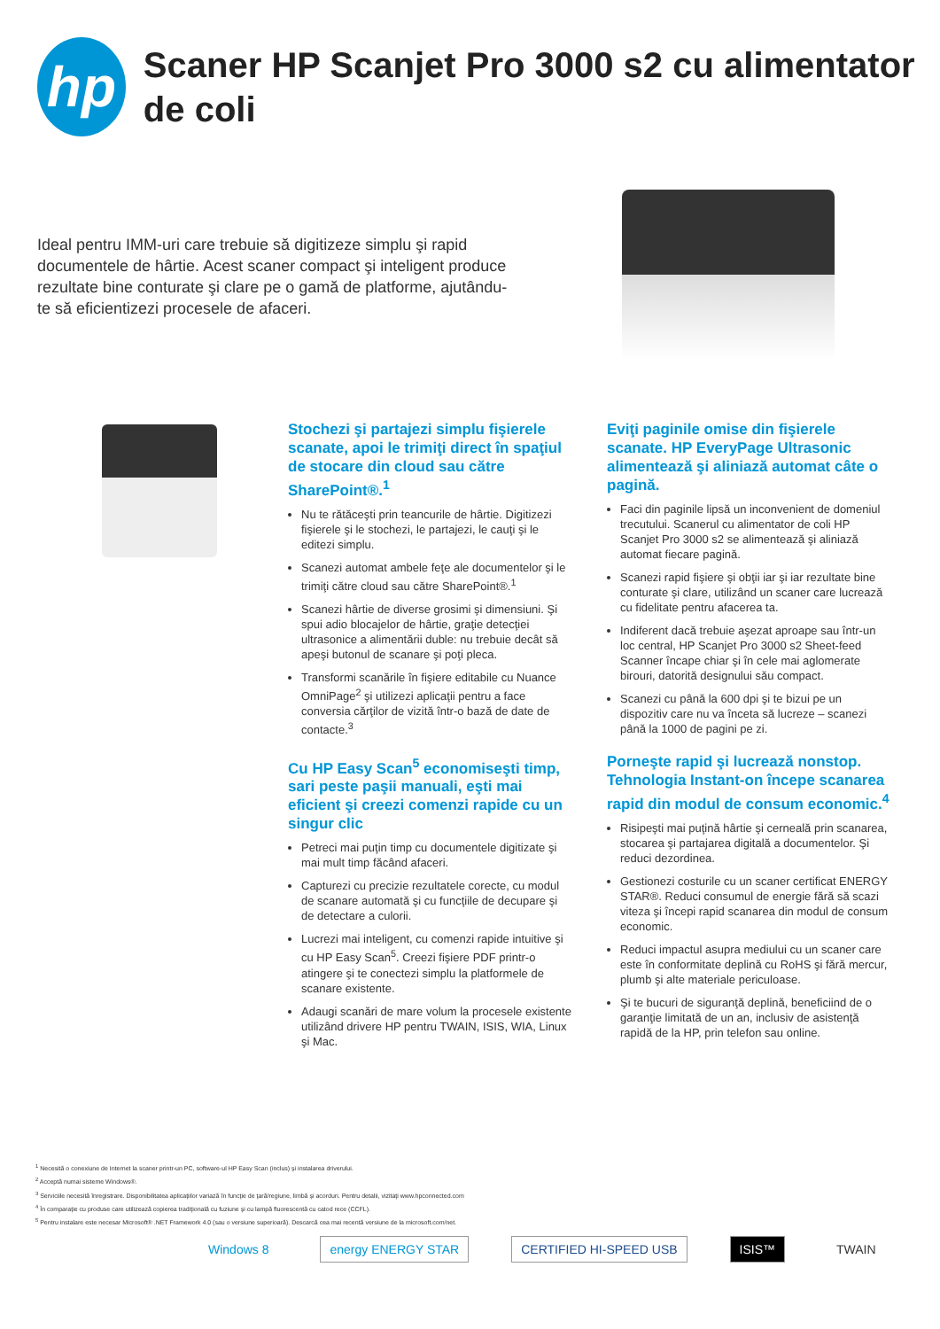hp
Scaner HP Scanjet Pro 3000 s2 cu alimentator de coli
Ideal pentru IMM-uri care trebuie să digitizeze simplu şi rapid documentele de hârtie. Acest scaner compact şi inteligent produce rezultate bine conturate şi clare pe o gamă de platforme, ajutându-te să eficientizezi procesele de afaceri.
Stochezi şi partajezi simplu fişierele scanate, apoi le trimiţi direct în spaţiul de stocare din cloud sau către SharePoint®.<sup>1</sup>
Nu te rătăceşti prin teancurile de hârtie. Digitizezi fişierele şi le stochezi, le partajezi, le cauţi şi le editezi simplu.
Scanezi automat ambele feţe ale documentelor şi le trimiţi către cloud sau către SharePoint®.<sup>1</sup>
Scanezi hârtie de diverse grosimi şi dimensiuni. Şi spui adio blocajelor de hârtie, graţie detecţiei ultrasonice a alimentării duble: nu trebuie decât să apeşi butonul de scanare şi poţi pleca.
Transformi scanările în fişiere editabile cu Nuance OmniPage<sup>2</sup> şi utilizezi aplicaţii pentru a face conversia cărţilor de vizită într-o bază de date de contacte.<sup>3</sup>
Cu HP Easy Scan<sup>5</sup> economiseşti timp, sari peste paşii manuali, eşti mai eficient şi creezi comenzi rapide cu un singur clic
Petreci mai puţin timp cu documentele digitizate şi mai mult timp făcând afaceri.
Capturezi cu precizie rezultatele corecte, cu modul de scanare automată şi cu funcţiile de decupare şi de detectare a culorii.
Lucrezi mai inteligent, cu comenzi rapide intuitive şi cu HP Easy Scan<sup>5</sup>. Creezi fişiere PDF printr-o atingere şi te conectezi simplu la platformele de scanare existente.
Adaugi scanări de mare volum la procesele existente utilizând drivere HP pentru TWAIN, ISIS, WIA, Linux şi Mac.
Eviţi paginile omise din fişierele scanate. HP EveryPage Ultrasonic alimentează şi aliniază automat câte o pagină.
Faci din paginile lipsă un inconvenient de domeniul trecutului. Scanerul cu alimentator de coli HP Scanjet Pro 3000 s2 se alimentează şi aliniază automat fiecare pagină.
Scanezi rapid fişiere şi obţii iar şi iar rezultate bine conturate şi clare, utilizând un scaner care lucrează cu fidelitate pentru afacerea ta.
Indiferent dacă trebuie aşezat aproape sau într-un loc central, HP Scanjet Pro 3000 s2 Sheet-feed Scanner încape chiar şi în cele mai aglomerate birouri, datorită designului său compact.
Scanezi cu până la 600 dpi şi te bizui pe un dispozitiv care nu va înceta să lucreze – scanezi până la 1000 de pagini pe zi.
Porneşte rapid şi lucrează nonstop. Tehnologia Instant-on începe scanarea rapid din modul de consum economic.<sup>4</sup>
Risipeşti mai puţină hârtie şi cerneală prin scanarea, stocarea şi partajarea digitală a documentelor. Şi reduci dezordinea.
Gestionezi costurile cu un scaner certificat ENERGY STAR®. Reduci consumul de energie fără să scazi viteza şi începi rapid scanarea din modul de consum economic.
Reduci impactul asupra mediului cu un scaner care este în conformitate deplină cu RoHS şi fără mercur, plumb şi alte materiale periculoase.
Şi te bucuri de siguranţă deplină, beneficiind de o garanţie limitată de un an, inclusiv de asistenţă rapidă de la HP, prin telefon sau online.
<sup>1</sup> Necesită o conexiune de Internet la scaner printr-un PC, software-ul HP Easy Scan (inclus) şi instalarea driverului.
<sup>2</sup> Acceptă numai sisteme Windows®.
<sup>3</sup> Serviciile necesită înregistrare. Disponibilitatea aplicaţiilor variază în funcţie de ţară/regiune, limbă şi acorduri. Pentru detalii, vizitaţi www.hpconnected.com
<sup>4</sup> În comparaţie cu produse care utilizează copierea tradiţională cu fuziune şi cu lampă fluorescentă cu catod rece (CCFL).
<sup>5</sup> Pentru instalare este necesar Microsoft® .NET Framework 4.0 (sau o versiune superioară). Descarcă cea mai recentă versiune de la microsoft.com/net.
Windows 8 energy ENERGY STAR CERTIFIED HI-SPEED USB ISIS™ TWAIN